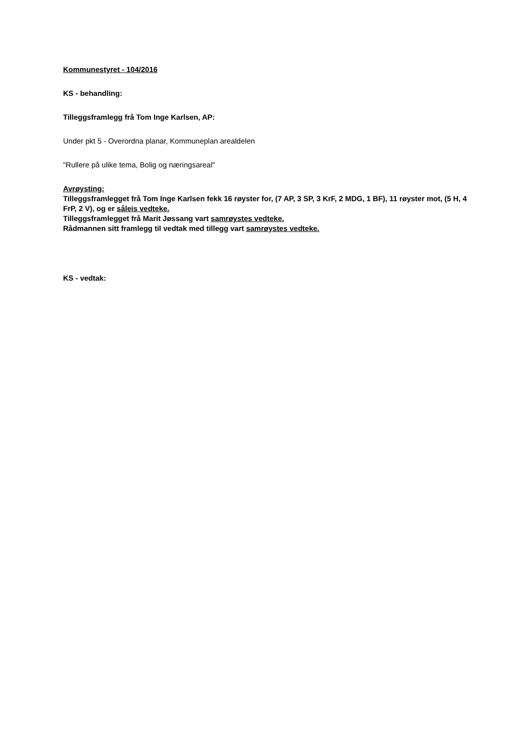Kommunestyret - 104/2016
KS - behandling:
Tilleggsframlegg frå Tom Inge Karlsen, AP:
Under pkt 5 - Overordna planar, Kommuneplan arealdelen
"Rullere på ulike tema, Bolig og næringsareal"
Avrøysting:
Tilleggsframlegget frå Tom Inge Karlsen fekk 16 røyster for, (7 AP, 3 SP, 3 KrF, 2 MDG, 1 BF), 11 røyster mot, (5 H, 4 FrP, 2 V), og er såleis vedteke.
Tilleggsframlegget frå Marit Jøssang vart samrøystes vedteke.
Rådmannen sitt framlegg til vedtak med tillegg vart samrøystes vedteke.
KS - vedtak: